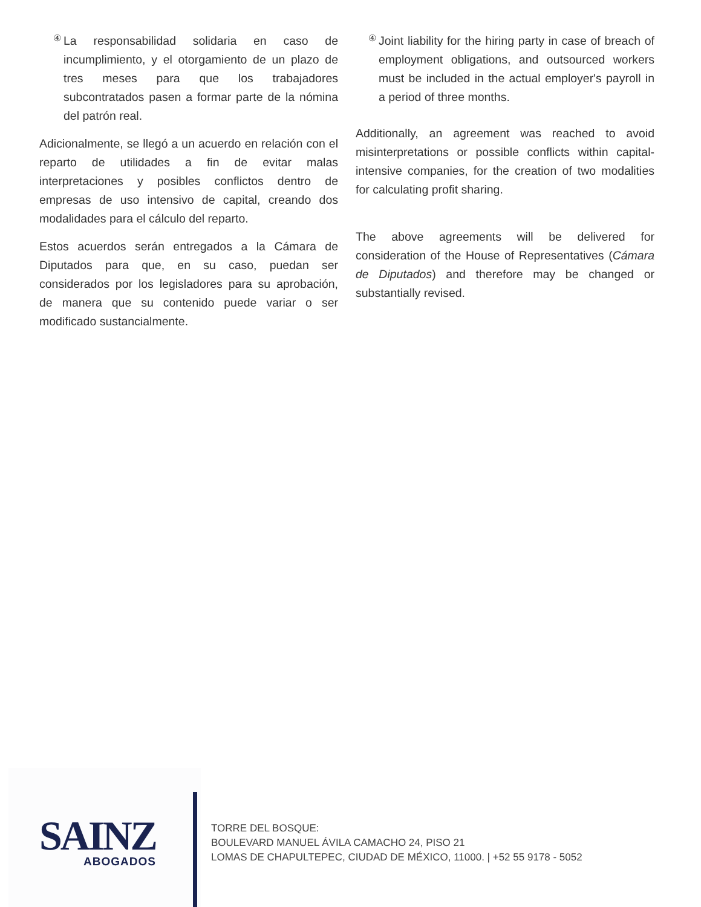④
La responsabilidad solidaria en caso de incumplimiento, y el otorgamiento de un plazo de tres meses para que los trabajadores subcontratados pasen a formar parte de la nómina del patrón real.
Adicionalmente, se llegó a un acuerdo en relación con el reparto de utilidades a fin de evitar malas interpretaciones y posibles conflictos dentro de empresas de uso intensivo de capital, creando dos modalidades para el cálculo del reparto.
Estos acuerdos serán entregados a la Cámara de Diputados para que, en su caso, puedan ser considerados por los legisladores para su aprobación, de manera que su contenido puede variar o ser modificado sustancialmente.
④
Joint liability for the hiring party in case of breach of employment obligations, and outsourced workers must be included in the actual employer's payroll in a period of three months.
Additionally, an agreement was reached to avoid misinterpretations or possible conflicts within capital-intensive companies, for the creation of two modalities for calculating profit sharing.
The above agreements will be delivered for consideration of the House of Representatives (Cámara de Diputados) and therefore may be changed or substantially revised.
SAINZ
ABOGADOS
TORRE DEL BOSQUE:
BOULEVARD MANUEL ÁVILA CAMACHO 24, PISO 21
LOMAS DE CHAPULTEPEC, CIUDAD DE MÉXICO, 11000. | +52 55 9178 - 5052